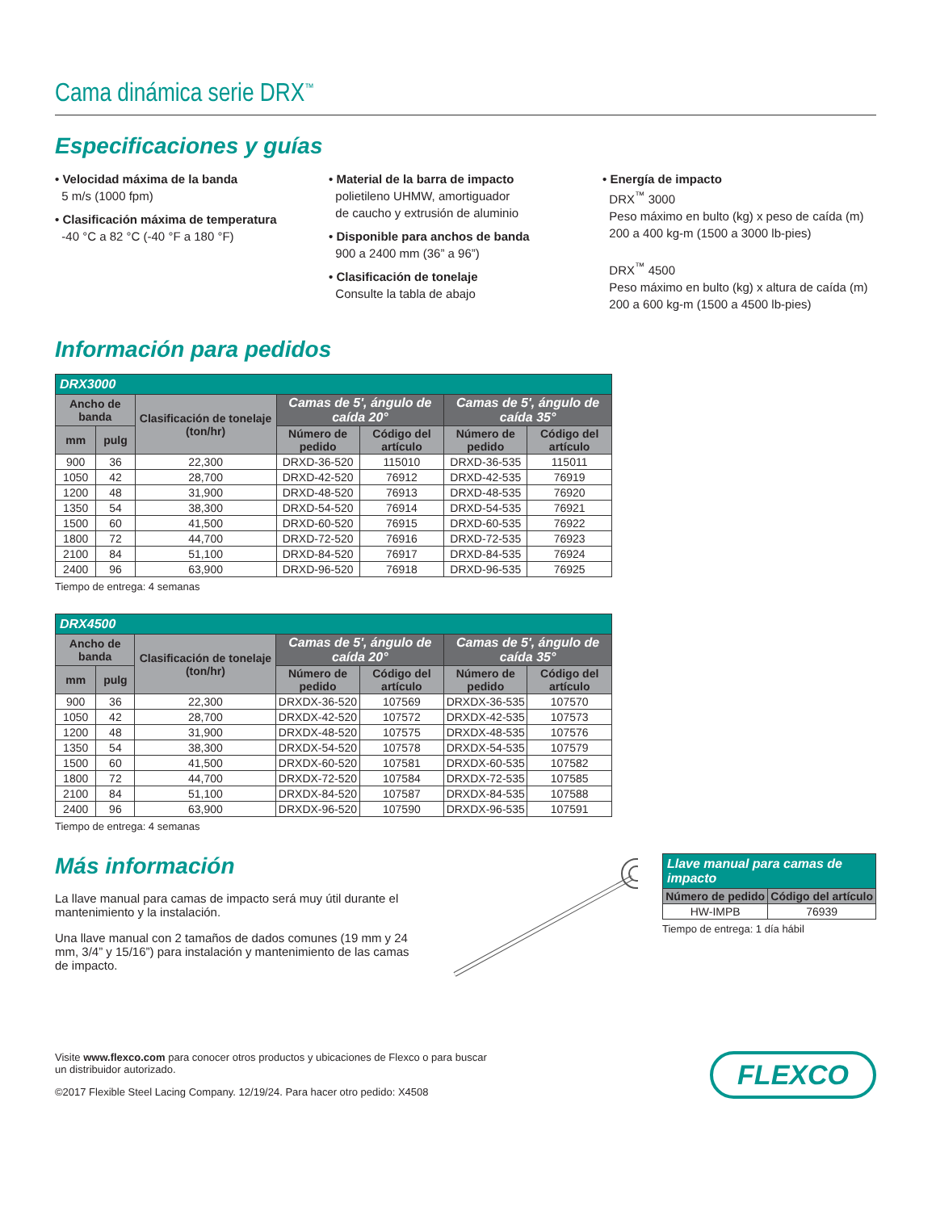Cama dinámica serie DRX<sup>™</sup>
Especificaciones y guías
• Velocidad máxima de la banda
5 m/s (1000 fpm)
• Clasificación máxima de temperatura
-40 °C a 82 °C (-40 °F a 180 °F)
• Material de la barra de impacto
polietileno UHMW, amortiguador
de caucho y extrusión de aluminio
• Disponible para anchos de banda
900 a 2400 mm (36” a 96”)
• Clasificación de tonelaje
Consulte la tabla de abajo
• Energía de impacto
DRX<sup>™</sup> 3000
Peso máximo en bulto (kg) x peso de caída (m)
200 a 400 kg-m (1500 a 3000 lb-pies)
DRX<sup>™</sup> 4500
Peso máximo en bulto (kg) x altura de caída (m)
200 a 600 kg-m (1500 a 4500 lb-pies)
Información para pedidos
| DRX3000 | | | | | | |
| --- | --- | --- | --- | --- | --- | --- |
| Ancho de banda | | Clasificación de tonelaje (ton/hr) | Camas de 5', ángulo de caída 20° | | Camas de 5', ángulo de caída 35° | |
| | | | Número de pedido | Código del artículo | Número de pedido | Código del artículo |
| mm | pulg | | | | | |
| 900 | 36 | 22,300 | DRXD-36-520 | 115010 | DRXD-36-535 | 115011 |
| 1050 | 42 | 28,700 | DRXD-42-520 | 76912 | DRXD-42-535 | 76919 |
| 1200 | 48 | 31,900 | DRXD-48-520 | 76913 | DRXD-48-535 | 76920 |
| 1350 | 54 | 38,300 | DRXD-54-520 | 76914 | DRXD-54-535 | 76921 |
| 1500 | 60 | 41,500 | DRXD-60-520 | 76915 | DRXD-60-535 | 76922 |
| 1800 | 72 | 44,700 | DRXD-72-520 | 76916 | DRXD-72-535 | 76923 |
| 2100 | 84 | 51,100 | DRXD-84-520 | 76917 | DRXD-84-535 | 76924 |
| 2400 | 96 | 63,900 | DRXD-96-520 | 76918 | DRXD-96-535 | 76925 |
Tiempo de entrega: 4 semanas
| DRX4500 | | | | | | |
| --- | --- | --- | --- | --- | --- | --- |
| Ancho de banda | | Clasificación de tonelaje (ton/hr) | Camas de 5', ángulo de caída 20° | | Camas de 5', ángulo de caída 35° | |
| | | | Número de pedido | Código del artículo | Número de pedido | Código del artículo |
| mm | pulg | | | | | |
| 900 | 36 | 22,300 | DRXDX-36-520 | 107569 | DRXDX-36-535 | 107570 |
| 1050 | 42 | 28,700 | DRXDX-42-520 | 107572 | DRXDX-42-535 | 107573 |
| 1200 | 48 | 31,900 | DRXDX-48-520 | 107575 | DRXDX-48-535 | 107576 |
| 1350 | 54 | 38,300 | DRXDX-54-520 | 107578 | DRXDX-54-535 | 107579 |
| 1500 | 60 | 41,500 | DRXDX-60-520 | 107581 | DRXDX-60-535 | 107582 |
| 1800 | 72 | 44,700 | DRXDX-72-520 | 107584 | DRXDX-72-535 | 107585 |
| 2100 | 84 | 51,100 | DRXDX-84-520 | 107587 | DRXDX-84-535 | 107588 |
| 2400 | 96 | 63,900 | DRXDX-96-520 | 107590 | DRXDX-96-535 | 107591 |
Tiempo de entrega: 4 semanas
Más información
La llave manual para camas de impacto será muy útil durante el mantenimiento y la instalación.
Una llave manual con 2 tamaños de dados comunes (19 mm y 24 mm, 3/4” y 15/16”) para instalación y mantenimiento de las camas de impacto.
| Llave manual para camas de impacto | |
| --- | --- |
| Número de pedido | Código del artículo |
| HW-IMPB | 76939 |
Tiempo de entrega: 1 día hábil
Visite www.flexco.com para conocer otros productos y ubicaciones de Flexco o para buscar
un distribuidor autorizado.
©2017 Flexible Steel Lacing Company. 12/19/24. Para hacer otro pedido: X4508
FLEXCO